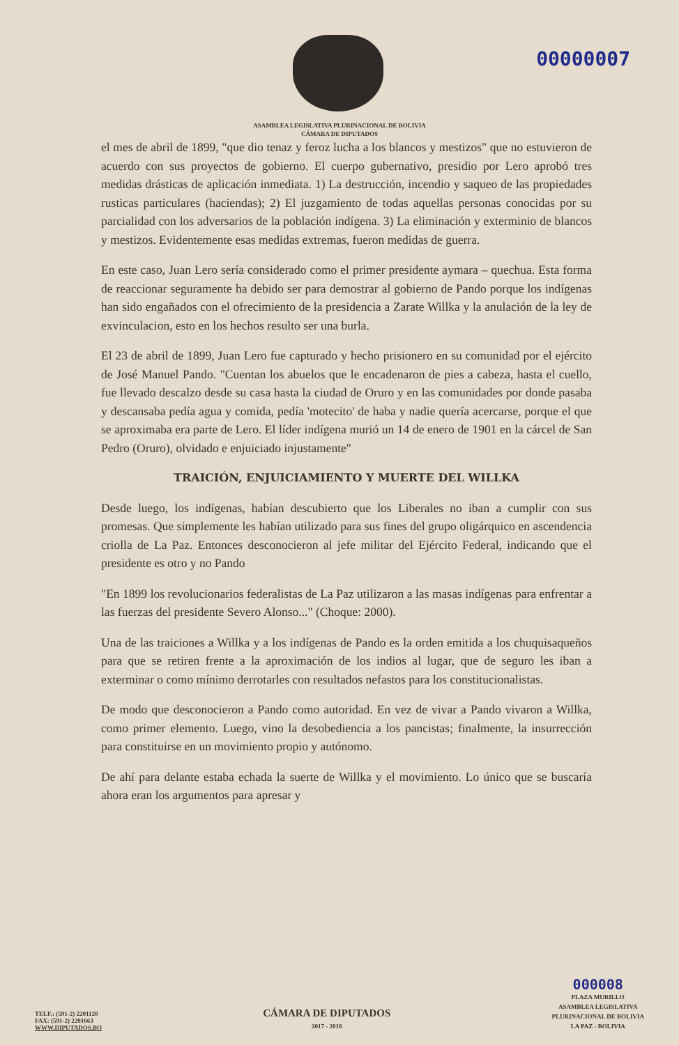00000007
ASAMBLEA LEGISLATIVA PLURINACIONAL DE BOLIVIA
CÁMARA DE DIPUTADOS
el mes de abril de 1899, "que dio tenaz y feroz lucha a los blancos y mestizos" que no estuvieron de acuerdo con sus proyectos de gobierno. El cuerpo gubernativo, presidio por Lero aprobó tres medidas drásticas de aplicación inmediata. 1) La destrucción, incendio y saqueo de las propiedades rusticas particulares (haciendas); 2) El juzgamiento de todas aquellas personas conocidas por su parcialidad con los adversarios de la población indígena. 3) La eliminación y exterminio de blancos y mestizos. Evidentemente esas medidas extremas, fueron medidas de guerra.
En este caso, Juan Lero sería considerado como el primer presidente aymara – quechua. Esta forma de reaccionar seguramente ha debido ser para demostrar al gobierno de Pando porque los indígenas han sido engañados con el ofrecimiento de la presidencia a Zarate Willka y la anulación de la ley de exvinculacion, esto en los hechos resulto ser una burla.
El 23 de abril de 1899, Juan Lero fue capturado y hecho prisionero en su comunidad por el ejército de José Manuel Pando. "Cuentan los abuelos que le encadenaron de pies a cabeza, hasta el cuello, fue llevado descalzo desde su casa hasta la ciudad de Oruro y en las comunidades por donde pasaba y descansaba pedía agua y comida, pedía 'motecito' de haba y nadie quería acercarse, porque el que se aproximaba era parte de Lero. El líder indígena murió un 14 de enero de 1901 en la cárcel de San Pedro (Oruro), olvidado e enjuiciado injustamente"
TRAICIÓN, ENJUICIAMIENTO Y MUERTE DEL WILLKA
Desde luego, los indígenas, habían descubierto que los Liberales no iban a cumplir con sus promesas. Que simplemente les habían utilizado para sus fines del grupo oligárquico en ascendencia criolla de La Paz. Entonces desconocieron al jefe militar del Ejército Federal, indicando que el presidente es otro y no Pando
"En 1899 los revolucionarios federalistas de La Paz utilizaron a las masas indígenas para enfrentar a las fuerzas del presidente Severo Alonso..." (Choque: 2000).
Una de las traiciones a Willka y a los indígenas de Pando es la orden emitida a los chuquisaqueños para que se retiren frente a la aproximación de los indios al lugar, que de seguro les iban a exterminar o como mínimo derrotarles con resultados nefastos para los constitucionalistas.
De modo que desconocieron a Pando como autoridad. En vez de vivar a Pando vivaron a Willka, como primer elemento. Luego, vino la desobediencia a los pancistas; finalmente, la insurrección para constituirse en un movimiento propio y autónomo.
De ahí para delante estaba echada la suerte de Willka y el movimiento. Lo único que se buscaría ahora eran los argumentos para apresar y
TELF.: (591-2) 2201120
FAX: (591-2) 2201663
WWW.DIPUTADOS.BO
CÁMARA DE DIPUTADOS
2017 - 2018
000008
PLAZA MURILLO
ASAMBLEA LEGISLATIVA
PLURINACIONAL DE BOLIVIA
LA PAZ - BOLIVIA